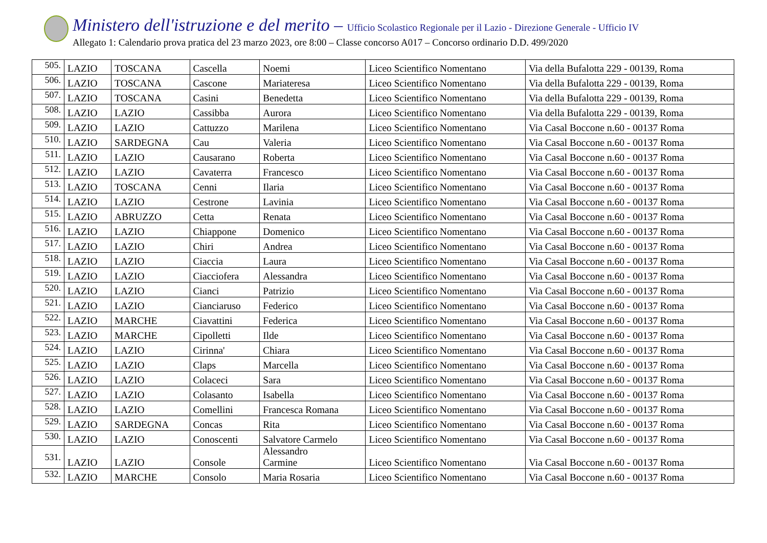Ministero dell'istruzione e del merito – Ufficio Scolastico Regionale per il Lazio - Direzione Generale - Ufficio IV
Allegato 1: Calendario prova pratica del 23 marzo 2023, ore 8:00 – Classe concorso A017 – Concorso ordinario D.D. 499/2020
| 505. | LAZIO | TOSCANA | Cascella | Noemi | Liceo Scientifico Nomentano | Via della Bufalotta 229 - 00139, Roma |
| 506. | LAZIO | TOSCANA | Cascone | Mariateresa | Liceo Scientifico Nomentano | Via della Bufalotta 229 - 00139, Roma |
| 507. | LAZIO | TOSCANA | Casini | Benedetta | Liceo Scientifico Nomentano | Via della Bufalotta 229 - 00139, Roma |
| 508. | LAZIO | LAZIO | Cassibba | Aurora | Liceo Scientifico Nomentano | Via della Bufalotta 229 - 00139, Roma |
| 509. | LAZIO | LAZIO | Cattuzzo | Marilena | Liceo Scientifico Nomentano | Via Casal Boccone n.60 - 00137 Roma |
| 510. | LAZIO | SARDEGNA | Cau | Valeria | Liceo Scientifico Nomentano | Via Casal Boccone n.60 - 00137 Roma |
| 511. | LAZIO | LAZIO | Causarano | Roberta | Liceo Scientifico Nomentano | Via Casal Boccone n.60 - 00137 Roma |
| 512. | LAZIO | LAZIO | Cavaterra | Francesco | Liceo Scientifico Nomentano | Via Casal Boccone n.60 - 00137 Roma |
| 513. | LAZIO | TOSCANA | Cenni | Ilaria | Liceo Scientifico Nomentano | Via Casal Boccone n.60 - 00137 Roma |
| 514. | LAZIO | LAZIO | Cestrone | Lavinia | Liceo Scientifico Nomentano | Via Casal Boccone n.60 - 00137 Roma |
| 515. | LAZIO | ABRUZZO | Cetta | Renata | Liceo Scientifico Nomentano | Via Casal Boccone n.60 - 00137 Roma |
| 516. | LAZIO | LAZIO | Chiappone | Domenico | Liceo Scientifico Nomentano | Via Casal Boccone n.60 - 00137 Roma |
| 517. | LAZIO | LAZIO | Chiri | Andrea | Liceo Scientifico Nomentano | Via Casal Boccone n.60 - 00137 Roma |
| 518. | LAZIO | LAZIO | Ciaccia | Laura | Liceo Scientifico Nomentano | Via Casal Boccone n.60 - 00137 Roma |
| 519. | LAZIO | LAZIO | Ciacciofera | Alessandra | Liceo Scientifico Nomentano | Via Casal Boccone n.60 - 00137 Roma |
| 520. | LAZIO | LAZIO | Cianci | Patrizio | Liceo Scientifico Nomentano | Via Casal Boccone n.60 - 00137 Roma |
| 521. | LAZIO | LAZIO | Cianciaruso | Federico | Liceo Scientifico Nomentano | Via Casal Boccone n.60 - 00137 Roma |
| 522. | LAZIO | MARCHE | Ciavattini | Federica | Liceo Scientifico Nomentano | Via Casal Boccone n.60 - 00137 Roma |
| 523. | LAZIO | MARCHE | Cipolletti | Ilde | Liceo Scientifico Nomentano | Via Casal Boccone n.60 - 00137 Roma |
| 524. | LAZIO | LAZIO | Cirinna' | Chiara | Liceo Scientifico Nomentano | Via Casal Boccone n.60 - 00137 Roma |
| 525. | LAZIO | LAZIO | Claps | Marcella | Liceo Scientifico Nomentano | Via Casal Boccone n.60 - 00137 Roma |
| 526. | LAZIO | LAZIO | Colaceci | Sara | Liceo Scientifico Nomentano | Via Casal Boccone n.60 - 00137 Roma |
| 527. | LAZIO | LAZIO | Colasanto | Isabella | Liceo Scientifico Nomentano | Via Casal Boccone n.60 - 00137 Roma |
| 528. | LAZIO | LAZIO | Comellini | Francesca Romana | Liceo Scientifico Nomentano | Via Casal Boccone n.60 - 00137 Roma |
| 529. | LAZIO | SARDEGNA | Concas | Rita | Liceo Scientifico Nomentano | Via Casal Boccone n.60 - 00137 Roma |
| 530. | LAZIO | LAZIO | Conoscenti | Salvatore Carmelo | Liceo Scientifico Nomentano | Via Casal Boccone n.60 - 00137 Roma |
| 531. | LAZIO | LAZIO | Console | Alessandro Carmine | Liceo Scientifico Nomentano | Via Casal Boccone n.60 - 00137 Roma |
| 532. | LAZIO | MARCHE | Consolo | Maria Rosaria | Liceo Scientifico Nomentano | Via Casal Boccone n.60 - 00137 Roma |